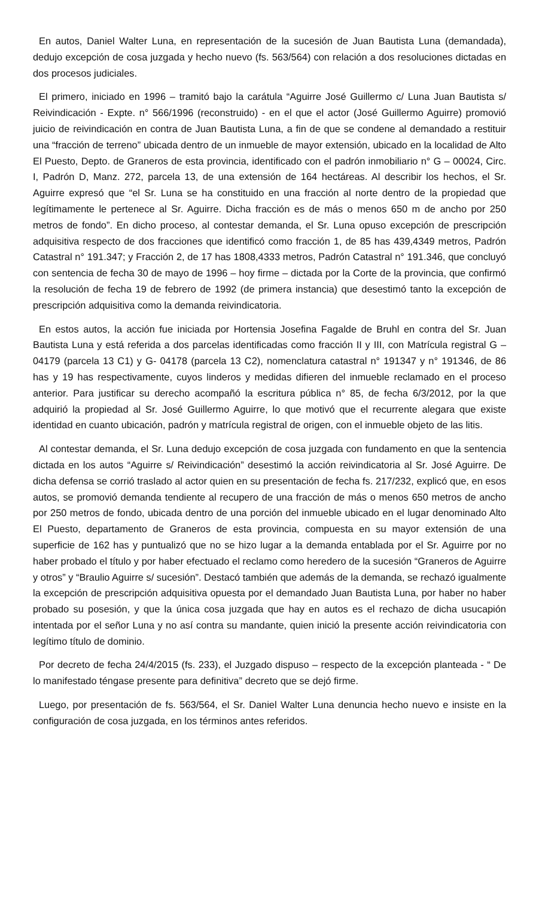En autos, Daniel Walter Luna, en representación de la sucesión de Juan Bautista Luna (demandada), dedujo excepción de cosa juzgada y hecho nuevo (fs. 563/564) con relación a dos resoluciones dictadas en dos procesos judiciales.
El primero, iniciado en 1996 – tramitó bajo la carátula “Aguirre José Guillermo c/ Luna Juan Bautista s/ Reivindicación - Expte. n° 566/1996 (reconstruido) - en el que el actor (José Guillermo Aguirre) promovió juicio de reivindicación en contra de Juan Bautista Luna, a fin de que se condene al demandado a restituir una “fracción de terreno” ubicada dentro de un inmueble de mayor extensión, ubicado en la localidad de Alto El Puesto, Depto. de Graneros de esta provincia, identificado con el padrón inmobiliario n° G – 00024, Circ. I, Padrón D, Manz. 272, parcela 13, de una extensión de 164 hectáreas. Al describir los hechos, el Sr. Aguirre expresó que “el Sr. Luna se ha constituido en una fracción al norte dentro de la propiedad que legítimamente le pertenece al Sr. Aguirre. Dicha fracción es de más o menos 650 m de ancho por 250 metros de fondo”. En dicho proceso, al contestar demanda, el Sr. Luna opuso excepción de prescripción adquisitiva respecto de dos fracciones que identificó como fracción 1, de 85 has 439,4349 metros, Padrón Catastral n° 191.347; y Fracción 2, de 17 has 1808,4333 metros, Padrón Catastral n° 191.346, que concluyó con sentencia de fecha 30 de mayo de 1996 – hoy firme – dictada por la Corte de la provincia, que confirmó la resolución de fecha 19 de febrero de 1992 (de primera instancia) que desestimó tanto la excepción de prescripción adquisitiva como la demanda reivindicatoria.
En estos autos, la acción fue iniciada por Hortensia Josefina Fagalde de Bruhl en contra del Sr. Juan Bautista Luna y está referida a dos parcelas identificadas como fracción II y III, con Matrícula registral G – 04179 (parcela 13 C1) y G- 04178 (parcela 13 C2), nomenclatura catastral n° 191347 y n° 191346, de 86 has y 19 has respectivamente, cuyos linderos y medidas difieren del inmueble reclamado en el proceso anterior. Para justificar su derecho acompañó la escritura pública n° 85, de fecha 6/3/2012, por la que adquirió la propiedad al Sr. José Guillermo Aguirre, lo que motivó que el recurrente alegara que existe identidad en cuanto ubicación, padrón y matrícula registral de origen, con el inmueble objeto de las litis.
Al contestar demanda, el Sr. Luna dedujo excepción de cosa juzgada con fundamento en que la sentencia dictada en los autos “Aguirre s/ Reivindicación” desestimó la acción reivindicatoria al Sr. José Aguirre. De dicha defensa se corrió traslado al actor quien en su presentación de fecha fs. 217/232, explicó que, en esos autos, se promovió demanda tendiente al recupero de una fracción de más o menos 650 metros de ancho por 250 metros de fondo, ubicada dentro de una porción del inmueble ubicado en el lugar denominado Alto El Puesto, departamento de Graneros de esta provincia, compuesta en su mayor extensión de una superficie de 162 has y puntualizó que no se hizo lugar a la demanda entablada por el Sr. Aguirre por no haber probado el título y por haber efectuado el reclamo como heredero de la sucesión “Graneros de Aguirre y otros” y “Braulio Aguirre s/ sucesión”. Destacó también que además de la demanda, se rechazó igualmente la excepción de prescripción adquisitiva opuesta por el demandado Juan Bautista Luna, por haber no haber probado su posesión, y que la única cosa juzgada que hay en autos es el rechazo de dicha usucapión intentada por el señor Luna y no así contra su mandante, quien inició la presente acción reivindicatoria con legítimo título de dominio.
Por decreto de fecha 24/4/2015 (fs. 233), el Juzgado dispuso – respecto de la excepción planteada - “ De lo manifestado téngase presente para definitiva” decreto que se dejó firme.
Luego, por presentación de fs. 563/564, el Sr. Daniel Walter Luna denuncia hecho nuevo e insiste en la configuración de cosa juzgada, en los términos antes referidos.